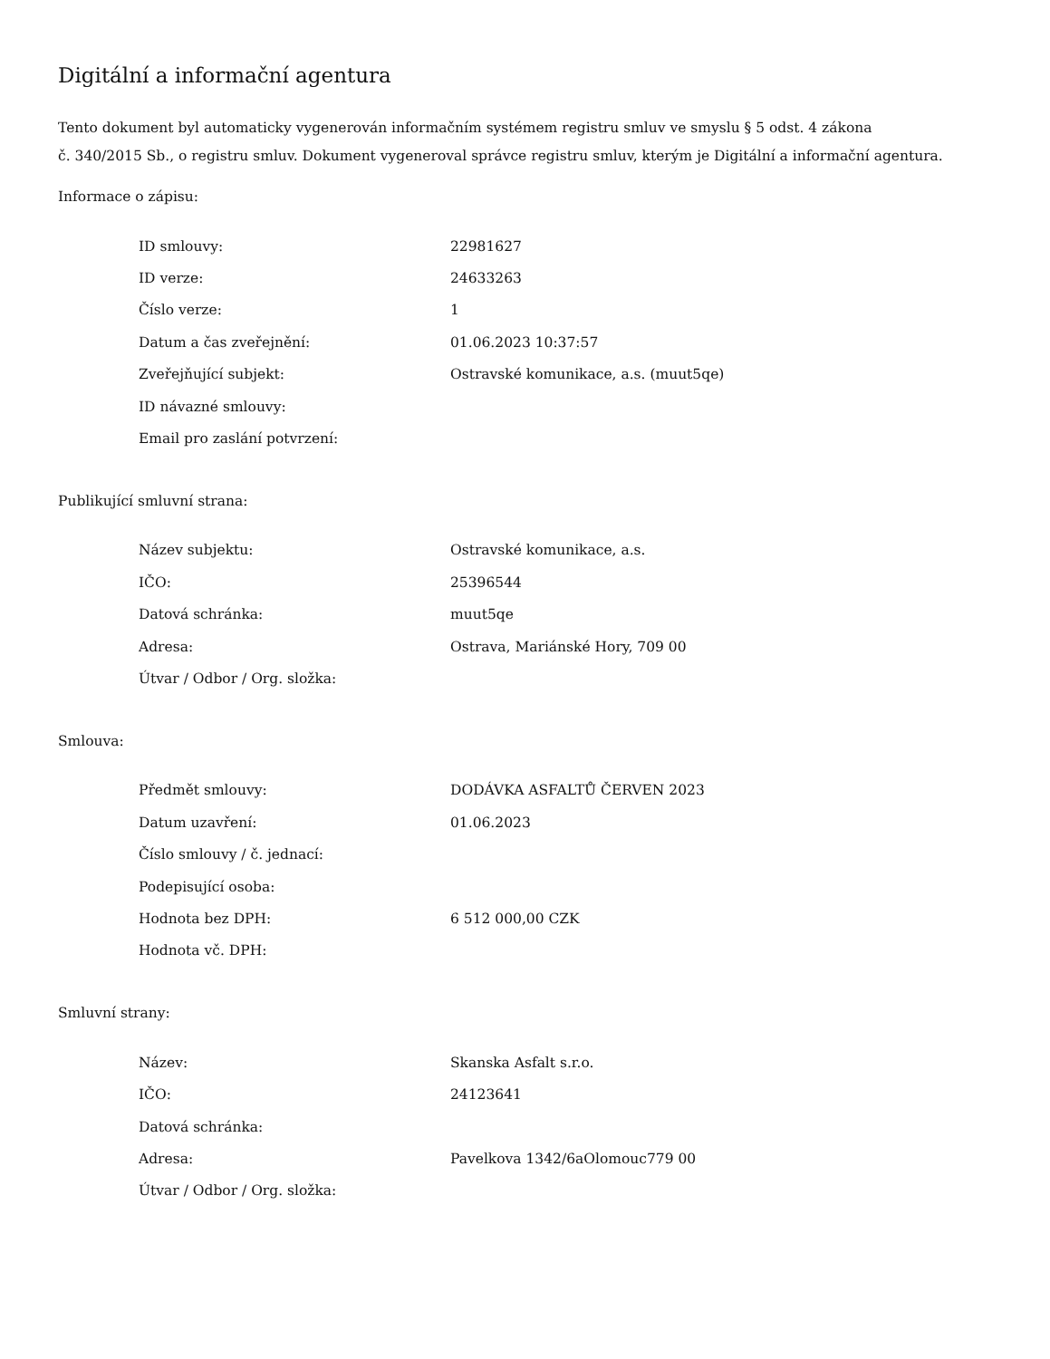Digitální a informační agentura
Tento dokument byl automaticky vygenerován informačním systémem registru smluv ve smyslu § 5 odst. 4 zákona
č. 340/2015 Sb., o registru smluv. Dokument vygeneroval správce registru smluv, kterým je Digitální a informační agentura.
Informace o zápisu:
| ID smlouvy: | 22981627 |
| ID verze: | 24633263 |
| Číslo verze: | 1 |
| Datum a čas zveřejnění: | 01.06.2023 10:37:57 |
| Zveřejňující subjekt: | Ostravské komunikace, a.s. (muut5qe) |
| ID návazné smlouvy: | |
| Email pro zaslání potvrzení: | |
Publikující smluvní strana:
| Název subjektu: | Ostravské komunikace, a.s. |
| IČO: | 25396544 |
| Datová schránka: | muut5qe |
| Adresa: | Ostrava, Mariánské Hory, 709 00 |
| Útvar / Odbor / Org. složka: | |
Smlouva:
| Předmět smlouvy: | DODÁVKA ASFALTŮ ČERVEN 2023 |
| Datum uzavření: | 01.06.2023 |
| Číslo smlouvy / č. jednací: | |
| Podepisující osoba: | |
| Hodnota bez DPH: | 6 512 000,00 CZK |
| Hodnota vč. DPH: | |
Smluvní strany:
| Název: | Skanska Asfalt s.r.o. |
| IČO: | 24123641 |
| Datová schránka: | |
| Adresa: | Pavelkova 1342/6aOlomouc779 00 |
| Útvar / Odbor / Org. složka: | |